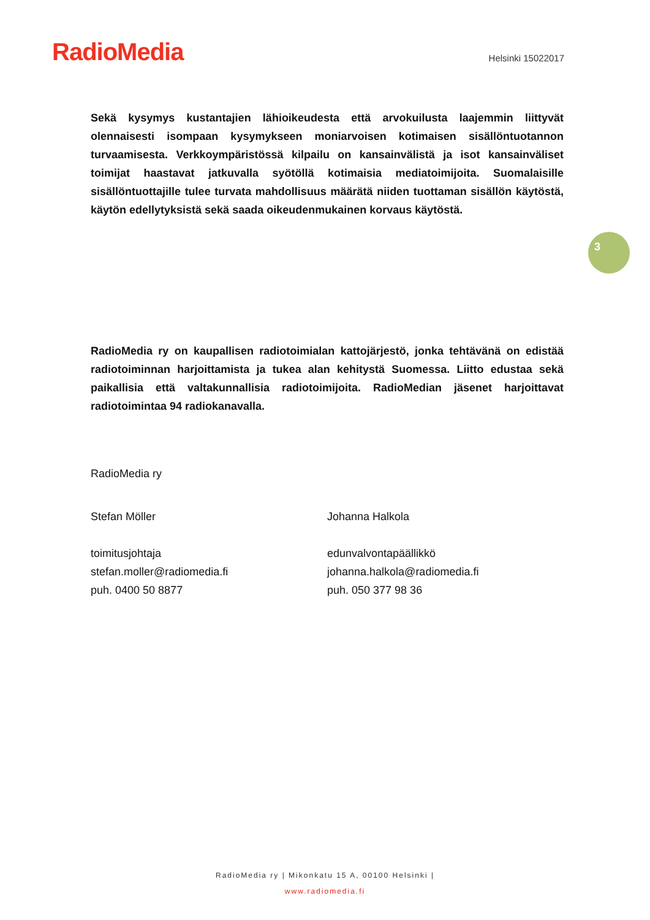RadioMedia
Helsinki 15022017
Sekä kysymys kustantajien lähioikeudesta että arvokuilusta laajemmin liittyvät olennaisesti isompaan kysymykseen moniarvoisen kotimaisen sisällöntuotannon turvaamisesta. Verkkoympäristössä kilpailu on kansainvälistä ja isot kansainväliset toimijat haastavat jatkuvalla syötöllä kotimaisia mediatoimijoita. Suomalaisille sisällöntuottajille tulee turvata mahdollisuus määrätä niiden tuottaman sisällön käytöstä, käytön edellytyksistä sekä saada oikeudenmukainen korvaus käytöstä.
RadioMedia ry on kaupallisen radiotoimialan kattojärjestö, jonka tehtävänä on edistää radiotoiminnan harjoittamista ja tukea alan kehitystä Suomessa. Liitto edustaa sekä paikallisia että valtakunnallisia radiotoimijoita. RadioMedian jäsenet harjoittavat radiotoimintaa 94 radiokanavalla.
RadioMedia ry
Stefan Möller
toimitusjohtaja
stefan.moller@radiomedia.fi
puh. 0400 50 8877
Johanna Halkola
edunvalvontapäällikkö
johanna.halkola@radiomedia.fi
puh. 050 377 98 36
3
RadioMedia ry | Mikonkatu 15 A, 00100 Helsinki |
www.radiomedia.fi